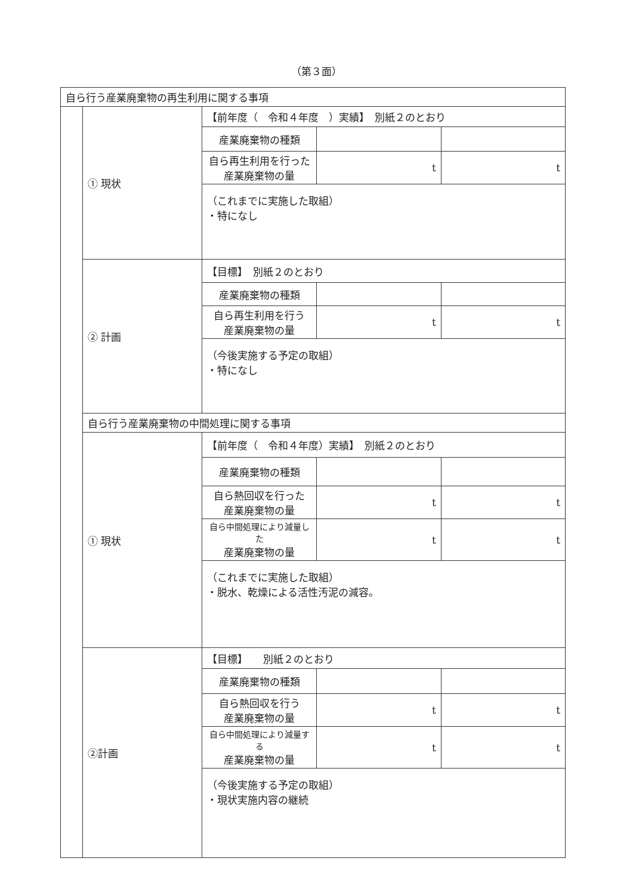（第３面）
| 自ら行う産業廃棄物の再生利用に関する事項 | | | | |
| | ① 現状 | 【前年度（ 令和４年度 ）実績】 別紙２のとおり | | |
| | | 産業廃棄物の種類 | | |
| | | 自ら再生利用を行った 産業廃棄物の量 | t | t |
| | | （これまでに実施した取組） ・特になし | | |
| | ② 計画 | 【目標】 別紙２のとおり | | |
| | | 産業廃棄物の種類 | | |
| | | 自ら再生利用を行う 産業廃棄物の量 | t | t |
| | | （今後実施する予定の取組） ・特になし | | |
| | 自ら行う産業廃棄物の中間処理に関する事項 | | | |
| | ① 現状 | 【前年度（ 令和４年度）実績】 別紙２のとおり | | |
| | | 産業廃棄物の種類 | | |
| | | 自ら熱回収を行った 産業廃棄物の量 | t | t |
| | | 自ら中間処理により減量した 産業廃棄物の量 | t | t |
| | | （これまでに実施した取組） ・脱水、乾燥による活性汚泥の減容。 | | |
| | ②計画 | 【目標】 別紙２のとおり | | |
| | | 産業廃棄物の種類 | | |
| | | 自ら熱回収を行う 産業廃棄物の量 | t | t |
| | | 自ら中間処理により減量する 産業廃棄物の量 | t | t |
| | | （今後実施する予定の取組） ・現状実施内容の継続 | | |